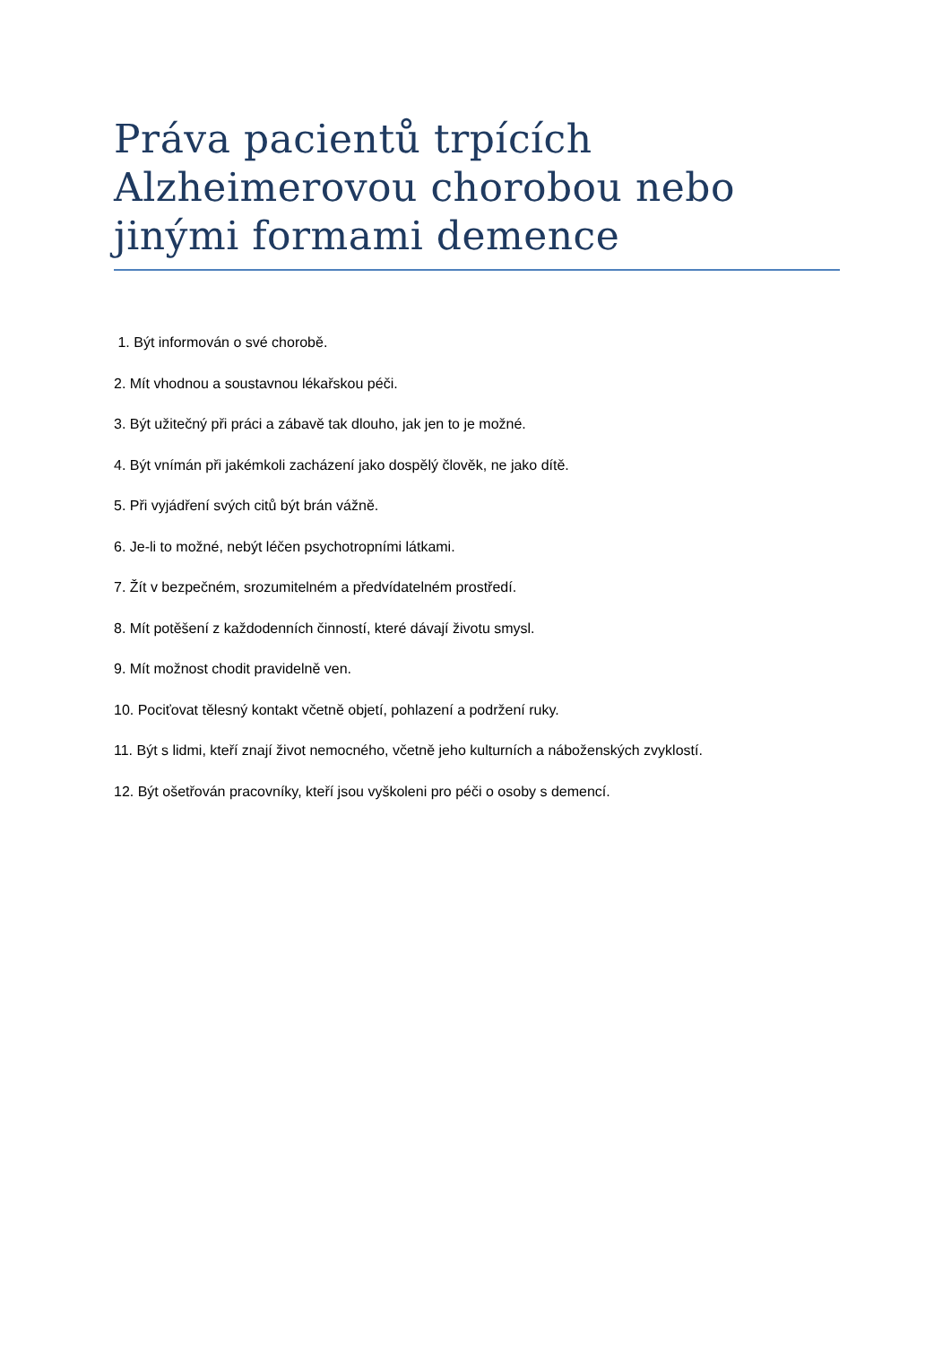Práva pacientů trpících Alzheimerovou chorobou nebo jinými formami demence
1. Být informován o své chorobě.
2. Mít vhodnou a soustavnou lékařskou péči.
3. Být užitečný při práci a zábavě tak dlouho, jak jen to je možné.
4. Být vnímán při jakémkoli zacházení jako dospělý člověk, ne jako dítě.
5. Při vyjádření svých citů být brán vážně.
6. Je-li to možné, nebýt léčen psychotropními látkami.
7. Žít v bezpečném, srozumitelném a předvídatelném prostředí.
8. Mít potěšení z každodenních činností, které dávají životu smysl.
9. Mít možnost chodit pravidelně ven.
10. Pociťovat tělesný kontakt včetně objetí, pohlazení a podržení ruky.
11. Být s lidmi, kteří znají život nemocného, včetně jeho kulturních a náboženských zvyklostí.
12. Být ošetřován pracovníky, kteří jsou vyškoleni pro péči o osoby s demencí.